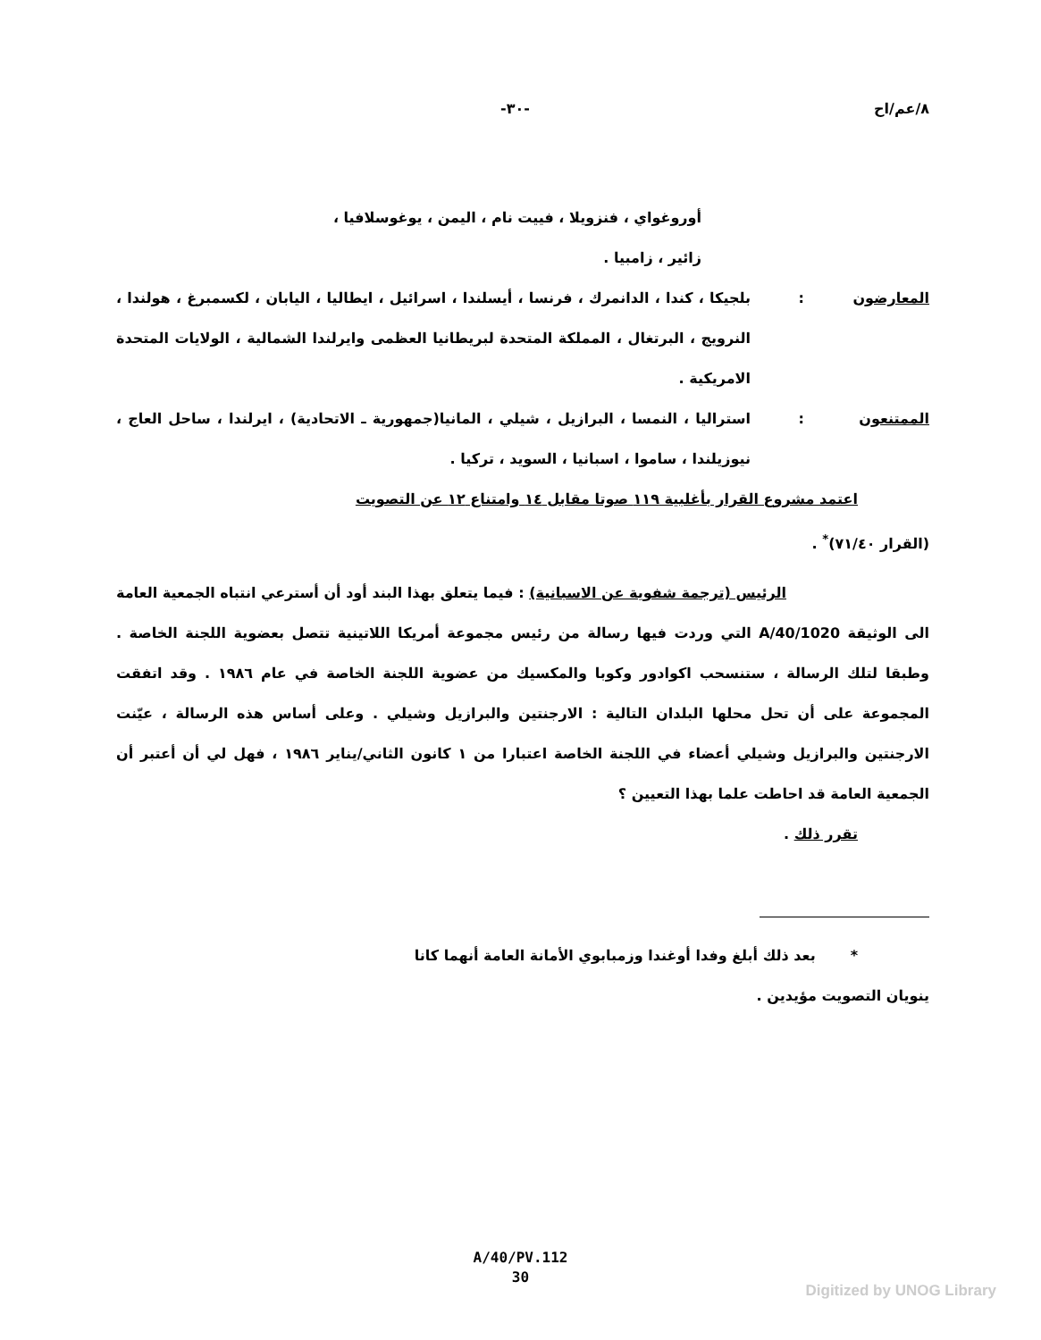٨/عم/اح -٣٠-
أوروغواي ، فنزويلا ، فييت نام ، اليمن ، يوغوسلافيا ،
زائير ، زامبيا .
المعارضون : بلجيكا ، كندا ، الدانمرك ، فرنسا ، أيسلندا ، اسرائيل ، ايطاليا ، اليابان ، لكسمبرغ ، هولندا ، النرويج ، البرتغال ، المملكة المتحدة لبريطانيا العظمى وايرلندا الشمالية ، الولايات المتحدة الامريكية .
الممتنعون : استراليا ، النمسا ، البرازيل ، شيلي ، المانيا(جمهورية ـ الاتحادية) ، ايرلندا ، ساحل العاج ، نيوزيلندا ، ساموا ، اسبانيا ، السويد ، تركيا .
اعتمد مشروع القرار بأغلبية ١١٩ صوتا مقابل ١٤ وامتناع ١٢ عن التصويت
(القرار ٧١/٤٠)<sup>*</sup> .
الرئيس (ترجمة شفوية عن الاسبانية) : فيما يتعلق بهذا البند أود أن أسترعي انتباه الجمعية العامة الى الوثيقة A/40/1020 التي وردت فيها رسالة من رئيس مجموعة أمريكا اللاتينية تتصل بعضوية اللجنة الخاصة . وطبقا لتلك الرسالة ، ستنسحب اكوادور وكوبا والمكسيك من عضوية اللجنة الخاصة في عام ١٩٨٦ . وقد اتفقت المجموعة على أن تحل محلها البلدان التالية : الارجنتين والبرازيل وشيلي . وعلى أساس هذه الرسالة ، عيّنت الارجنتين والبرازيل وشيلي أعضاء في اللجنة الخاصة اعتبارا من ١ كانون الثاني/يناير ١٩٨٦ ، فهل لي أن أعتبر أن الجمعية العامة قد احاطت علما بهذا التعيين ؟
تقرر ذلك .
* بعد ذلك أبلغ وفدا أوغندا وزمبابوي الأمانة العامة أنهما كانا
ينويان التصويت مؤيدين .
A/40/PV.112
30
Digitized by UNOG Library